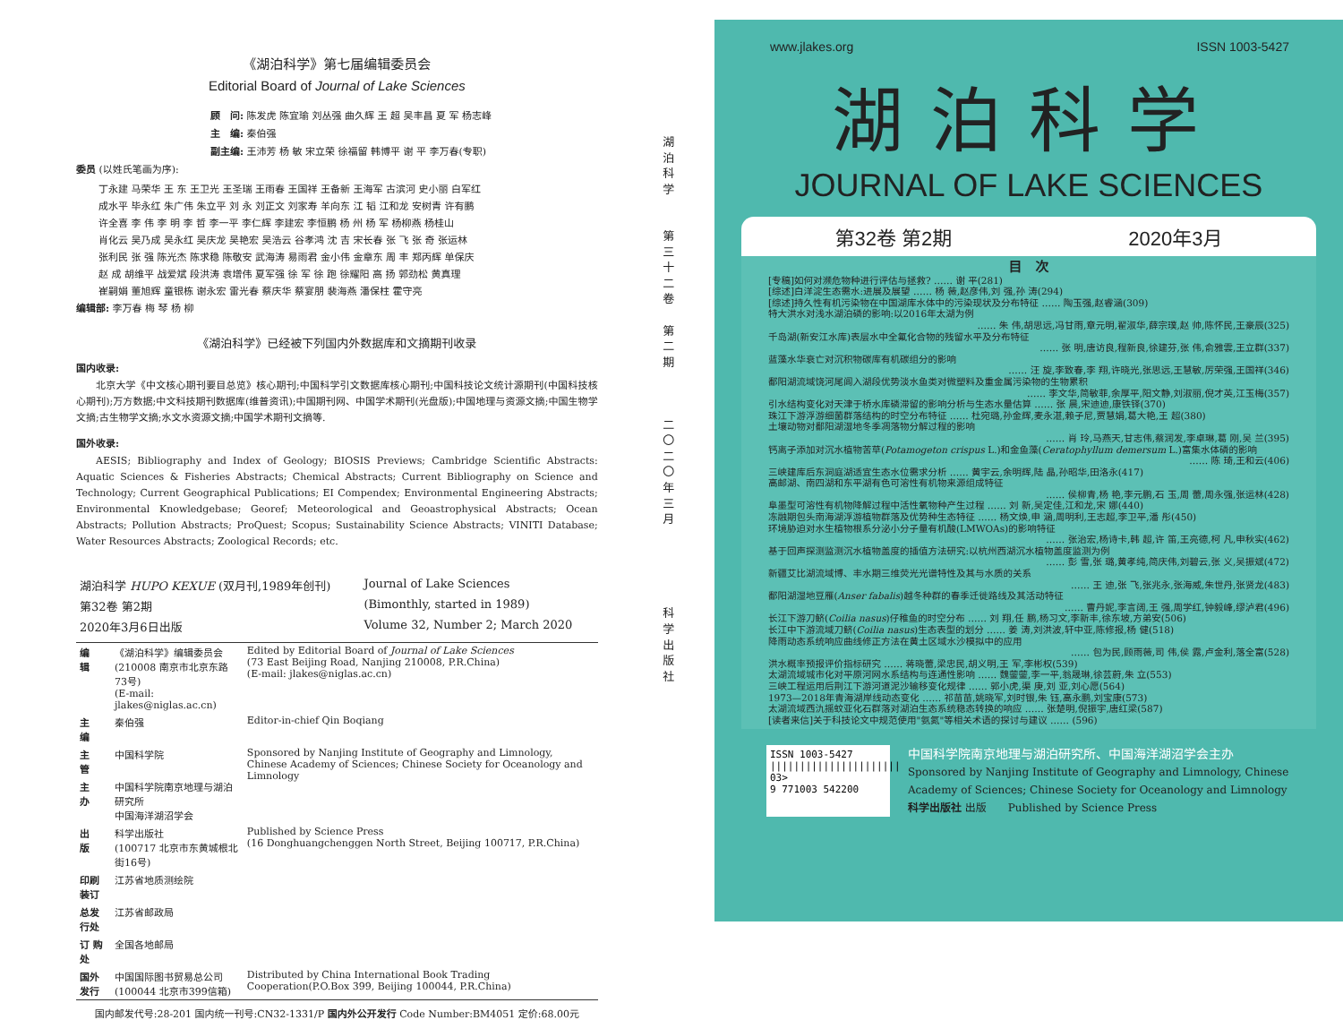《湖泊科学》第七届编辑委员会
Editorial Board of Journal of Lake Sciences
顾　问: 陈发虎 陈宜瑜 刘丛强 曲久辉 王 超 吴丰昌 夏 军 杨志峰
主　编: 秦伯强
副主编: 王沛芳 杨 敏 宋立荣 徐福留 韩博平 谢 平 李万春(专职)
委员 (以姓氏笔画为序):
丁永建 马荣华 王 东 王卫光 王圣瑞 王雨春 王国祥 王备新 王海军 古滨河 史小丽 白军红
成水平 毕永红 朱广伟 朱立平 刘 永 刘正文 刘家寿 羊向东 江 韬 江和龙 安树青 许有鹏
许全喜 李 伟 李 明 李 哲 李一平 李仁辉 李建宏 李恒鹏 杨 州 杨 军 杨柳燕 杨桂山
肖化云 吴乃成 吴永红 吴庆龙 吴艳宏 吴浩云 谷孝鸿 沈 吉 宋长春 张 飞 张 奇 张运林
张利民 张 强 陈光杰 陈求稳 陈敬安 武海涛 易雨君 金小伟 金章东 周 丰 郑丙辉 单保庆
赵 成 胡维平 战爱斌 段洪涛 袁增伟 夏军强 徐 军 徐 跑 徐耀阳 高 扬 郭劲松 黄真理
崔嗣娟 董旭辉 童银栋 谢永宏 雷光春 蔡庆华 蔡宴朋 裴海燕 潘保柱 霍守亮
编辑部: 李万春 梅 琴 杨 柳
《湖泊科学》已经被下列国内外数据库和文摘期刊收录
国内收录:
北京大学《中文核心期刊要目总览》核心期刊;中国科学引文数据库核心期刊;中国科技论文统计源期刊(中国科技核心期刊);万方数据;中文科技期刊数据库(维普资讯);中国期刊网、中国学术期刊(光盘版);中国地理与资源文摘;中国生物学文摘;古生物学文摘;水文水资源文摘;中国学术期刊文摘等.
国外收录:
AESIS; Bibliography and Index of Geology; BIOSIS Previews; Cambridge Scientific Abstracts: Aquatic Sciences & Fisheries Abstracts; Chemical Abstracts; Current Bibliography on Science and Technology; Current Geographical Publications; EI Compendex; Environmental Engineering Abstracts; Environmental Knowledgebase; Georef; Meteorological and Geoastrophysical Abstracts; Ocean Abstracts; Pollution Abstracts; ProQuest; Scopus; Sustainability Science Abstracts; VINITI Database; Water Resources Abstracts; Zoological Records; etc.
| 湖泊科学 HUPO KEXUE (双月刊,1989年创刊) | Journal of Lake Sciences |
| 第32卷 第2期 | (Bimonthly, started in 1989) |
| 2020年3月6日出版 | Volume 32, Number 2; March 2020 |
| 编 辑 | 《湖泊科学》编辑委员会 (210008 南京市北京东路73号) (E-mail: jlakes@niglas.ac.cn) | Edited by Editorial Board of Journal of Lake Sciences (73 East Beijing Road, Nanjing 210008, P.R.China) (E-mail: jlakes@niglas.ac.cn) |
| 主 编 | 秦伯强 | Editor-in-chief Qin Boqiang |
| 主 管 | 中国科学院 | Sponsored by Nanjing Institute of Geography and Limnology, Chinese Academy of Sciences; Chinese Society for Oceanology and Limnology |
| 主 办 | 中国科学院南京地理与湖泊研究所 中国海洋湖沼学会 | |
| 出 版 | 科学出版社 (100717 北京市东黄城根北街16号) | Published by Science Press (16 Donghuangchenggen North Street, Beijing 100717, P.R.China) |
| 印刷装订 | 江苏省地质测绘院 | |
| 总发行处 | 江苏省邮政局 | |
| 订 购 处 | 全国各地邮局 | |
| 国外发行 | 中国国际图书贸易总公司 (100044 北京市399信箱) | Distributed by China International Book Trading Cooperation(P.O.Box 399, Beijing 100044, P.R.China) |
国内邮发代号:28-201 国内统一刊号:CN32-1331/P 国内外公开发行 Code Number:BM4051 定价:68.00元
湖
泊
科
学
第
三
十
二
卷
第
二
期
二
〇
二
〇
年
三
月
科
学
出
版
社
www.jlakes.org ISSN 1003-5427
湖泊科学
JOURNAL OF LAKE SCIENCES
第32卷 第2期 2020年3月
目　次
[专稿]如何对濒危物种进行评估与拯救? …… 谢 平(281)
[综述]白洋淀生态需水:进展及展望 …… 杨 薇,赵彦伟,刘 强,孙 涛(294)
[综述]持久性有机污染物在中国湖库水体中的污染现状及分布特征 …… 陶玉强,赵睿涵(309)
特大洪水对浅水湖泊磷的影响:以2016年太湖为例
…… 朱 伟,胡思远,冯甘雨,章元明,翟淑华,薛宗璞,赵 帅,陈怀民,王豪辰(325)
千岛湖(新安江水库)表层水中全氟化合物的残留水平及分布特征
…… 张 明,唐访良,程新良,徐建芬,张 伟,俞雅雲,王立群(337)
蓝藻水华衰亡对沉积物碳库有机碳组分的影响
…… 汪 旋,李致春,李 翔,许晓光,张思远,王慧敏,厉荣强,王国祥(346)
鄱阳湖流域饶河尾闾入湖段优势淡水鱼类对微塑料及重金属污染物的生物累积
…… 李文华,简敏菲,余厚平,阳文静,刘淑丽,倪才英,江玉梅(357)
引水结构变化对天津于桥水库磷滞留的影响分析与生态水量估算 …… 张 晨,宋迪迪,康铁铎(370)
珠江下游浮游细菌群落结构的时空分布特征 …… 杜宛璐,孙金辉,麦永湛,赖子尼,贾慧娟,葛大艳,王 超(380)
土壤动物对鄱阳湖湿地冬季凋落物分解过程的影响
…… 肖 玲,马燕天,甘志伟,蔡润发,李卓琳,葛 刚,吴 兰(395)
钙离子添加对沉水植物苦草(Potamogeton crispus L.)和金鱼藻(Ceratophyllum demersum L.)富集水体磷的影响
…… 陈 琦,王和云(406)
三峡建库后东洞庭湖适宜生态水位需求分析 …… 黄宇云,余明辉,陆 晶,孙昭华,田洛永(417)
高邮湖、南四湖和东平湖有色可溶性有机物来源组成特征
…… 侯柳青,杨 艳,李元鹏,石 玉,周 蕾,周永强,张运林(428)
阜墨型可溶性有机物降解过程中活性氧物种产生过程 …… 刘 新,吴定佳,江和龙,宋 娜(440)
冻融期包头南海湖浮游植物群落及优势种生态特征 …… 杨文焕,申 涵,周明利,王志超,李卫平,潘 彤(450)
环境胁迫对水生植物根系分泌小分子量有机酸(LMWOAs)的影响特征
…… 张治宏,杨诗卡,韩 超,许 笛,王亮德,柯 凡,申秋实(462)
基于回声探测监测沉水植物盖度的插值方法研究:以杭州西湖沉水植物盖度监测为例
…… 彭 雪,张 璐,黄孝纯,简庆伟,刘碧云,张 义,吴振斌(472)
新疆艾比湖流域博、丰水期三维荧光光谱特性及其与水质的关系
…… 王 迪,张 飞,张兆永,张海威,朱世丹,张贤龙(483)
鄱阳湖湿地豆雁(Anser fabalis)越冬种群的春季迁徙路线及其活动特征
…… 曹丹妮,李言阔,王 强,周学红,钟毅峰,缪泸君(496)
长江下游刀鲚(Coilia nasus)仔稚鱼的时空分布 …… 刘 翔,任 鹏,杨习文,李新丰,徐东坡,方弟安(506)
长江中下游流域刀鲚(Coilia nasus)生态表型的划分 …… 姜 涛,刘洪波,轩中亚,陈修报,杨 健(518)
降雨动态系统响应曲线修正方法在黄土区域水沙模拟中的应用
…… 包为民,顾雨薇,司 伟,侯 露,卢金利,落全富(528)
洪水概率预报评价指标研究 …… 蒋晓蕾,梁忠民,胡义明,王 军,李彬权(539)
太湖流域城市化对平原河网水系结构与连通性影响 …… 魏蓥蓥,李一平,翁晟琳,徐芸蔚,朱 立(553)
三峡工程运用后荆江下游河道泥沙输移变化规律 …… 郭小虎,渠 庚,刘 亚,刘心愿(564)
1973—2018年青海湖岸线动态变化 …… 祁苗苗,姚晓军,刘时银,朱 钰,高永鹏,刘宝康(573)
太湖流域西氿摇蚊亚化石群落对湖泊生态系统稳态转换的响应 …… 张楚明,倪振宇,唐红梁(587)
[读者来信]关于科技论文中规范使用"氨氮"等相关术语的探讨与建议 …… (596)
ISSN 1003-5427
|||||||||||||||||||||| 03>
9 771003 542200
中国科学院南京地理与湖泊研究所、中国海洋湖沼学会主办
Sponsored by Nanjing Institute of Geography and Limnology, Chinese Academy of Sciences; Chinese Society for Oceanology and Limnology
科学出版社 出版　　Published by Science Press